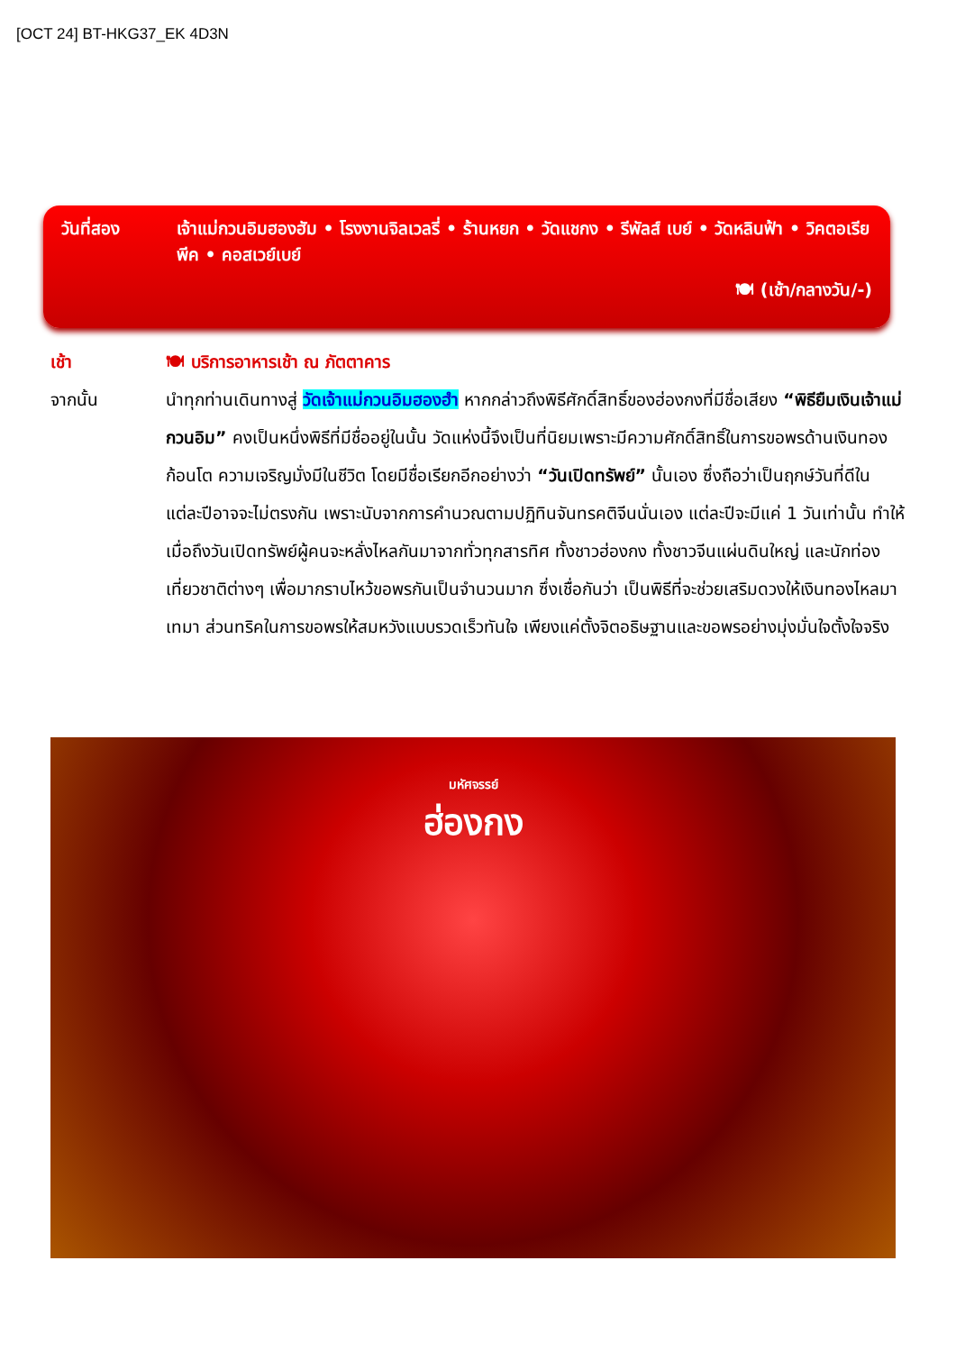[OCT 24] BT-HKG37_EK 4D3N
วันที่สอง เจ้าแม่กวนอิมฮองฮัม • โรงงานจิลเวลรี่ • ร้านหยก • วัดแชกง • รีพัลส์ เบย์ • วัดหลินฟ้า • วิคตอเรียพีค • คอสเวย์เบย์
🍽 (เช้า/กลางวัน/-)
เช้า 🍽 บริการอาหารเช้า ณ ภัตตาคาร
จากนั้น นำทุกท่านเดินทางสู่ วัดเจ้าแม่กวนอิมฮองฮำ หากกล่าวถึงพิธีศักดิ์สิทธิ์ของฮ่องกงที่มีชื่อเสียง “พิธียืมเงินเจ้าแม่กวนอิม” คงเป็นหนึ่งพิธีที่มีชื่ออยู่ในนั้น วัดแห่งนี้จึงเป็นที่นิยมเพราะมีความศักดิ์สิทธิ์ในการขอพรด้านเงินทองก้อนโต ความเจริญมั่งมีในชีวิต โดยมีชื่อเรียกอีกอย่างว่า “วันเปิดทรัพย์” นั้นเอง ซึ่งถือว่าเป็นฤกษ์วันที่ดีในแต่ละปีอาจจะไม่ตรงกัน เพราะนับจากการคำนวณตามปฏิทินจันทรคติจีนนั่นเอง แต่ละปีจะมีแค่ 1 วันเท่านั้น ทำให้เมื่อถึงวันเปิดทรัพย์ผู้คนจะหลั่งไหลกันมาจากทั่วทุกสารทิศ ทั้งชาวฮ่องกง ทั้งชาวจีนแผ่นดินใหญ่ และนักท่องเที่ยวชาติต่างๆ เพื่อมากราบไหว้ขอพรกันเป็นจำนวนมาก ซึ่งเชื่อกันว่า เป็นพิธีที่จะช่วยเสริมดวงให้เงินทองไหลมาเทมา ส่วนทริคในการขอพรให้สมหวังแบบรวดเร็วทันใจ เพียงแค่ตั้งจิตอธิษฐานและขอพรอย่างมุ่งมั่นใจตั้งใจจริง
มหัศจรรย์
ฮ่องกง